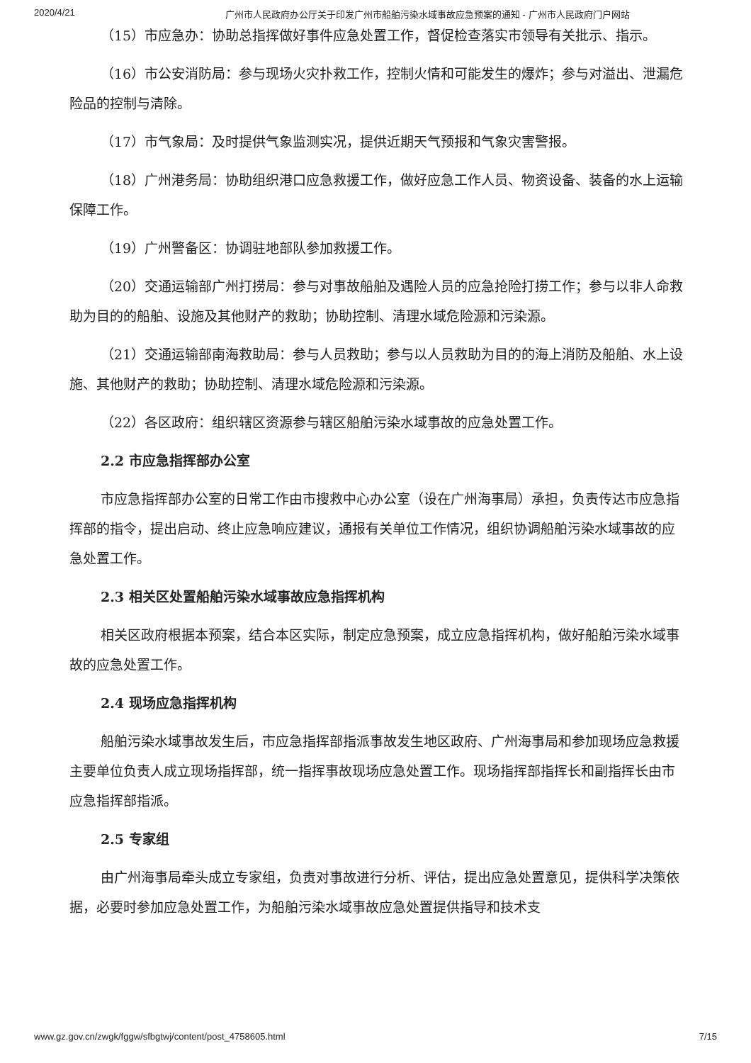2020/4/21 广州市人民政府办公厅关于印发广州市船舶污染水域事故应急预案的通知 - 广州市人民政府门户网站
（15）市应急办：协助总指挥做好事件应急处置工作，督促检查落实市领导有关批示、指示。
（16）市公安消防局：参与现场火灾扑救工作，控制火情和可能发生的爆炸；参与对溢出、泄漏危险品的控制与清除。
（17）市气象局：及时提供气象监测实况，提供近期天气预报和气象灾害警报。
（18）广州港务局：协助组织港口应急救援工作，做好应急工作人员、物资设备、装备的水上运输保障工作。
（19）广州警备区：协调驻地部队参加救援工作。
（20）交通运输部广州打捞局：参与对事故船舶及遇险人员的应急抢险打捞工作；参与以非人命救助为目的的船舶、设施及其他财产的救助；协助控制、清理水域危险源和污染源。
（21）交通运输部南海救助局：参与人员救助；参与以人员救助为目的的海上消防及船舶、水上设施、其他财产的救助；协助控制、清理水域危险源和污染源。
（22）各区政府：组织辖区资源参与辖区船舶污染水域事故的应急处置工作。
2.2 市应急指挥部办公室
市应急指挥部办公室的日常工作由市搜救中心办公室（设在广州海事局）承担，负责传达市应急指挥部的指令，提出启动、终止应急响应建议，通报有关单位工作情况，组织协调船舶污染水域事故的应急处置工作。
2.3 相关区处置船舶污染水域事故应急指挥机构
相关区政府根据本预案，结合本区实际，制定应急预案，成立应急指挥机构，做好船舶污染水域事故的应急处置工作。
2.4 现场应急指挥机构
船舶污染水域事故发生后，市应急指挥部指派事故发生地区政府、广州海事局和参加现场应急救援主要单位负责人成立现场指挥部，统一指挥事故现场应急处置工作。现场指挥部指挥长和副指挥长由市应急指挥部指派。
2.5 专家组
由广州海事局牵头成立专家组，负责对事故进行分析、评估，提出应急处置意见，提供科学决策依据，必要时参加应急处置工作，为船舶污染水域事故应急处置提供指导和技术支
www.gz.gov.cn/zwgk/fggw/sfbgtwj/content/post_4758605.html 7/15